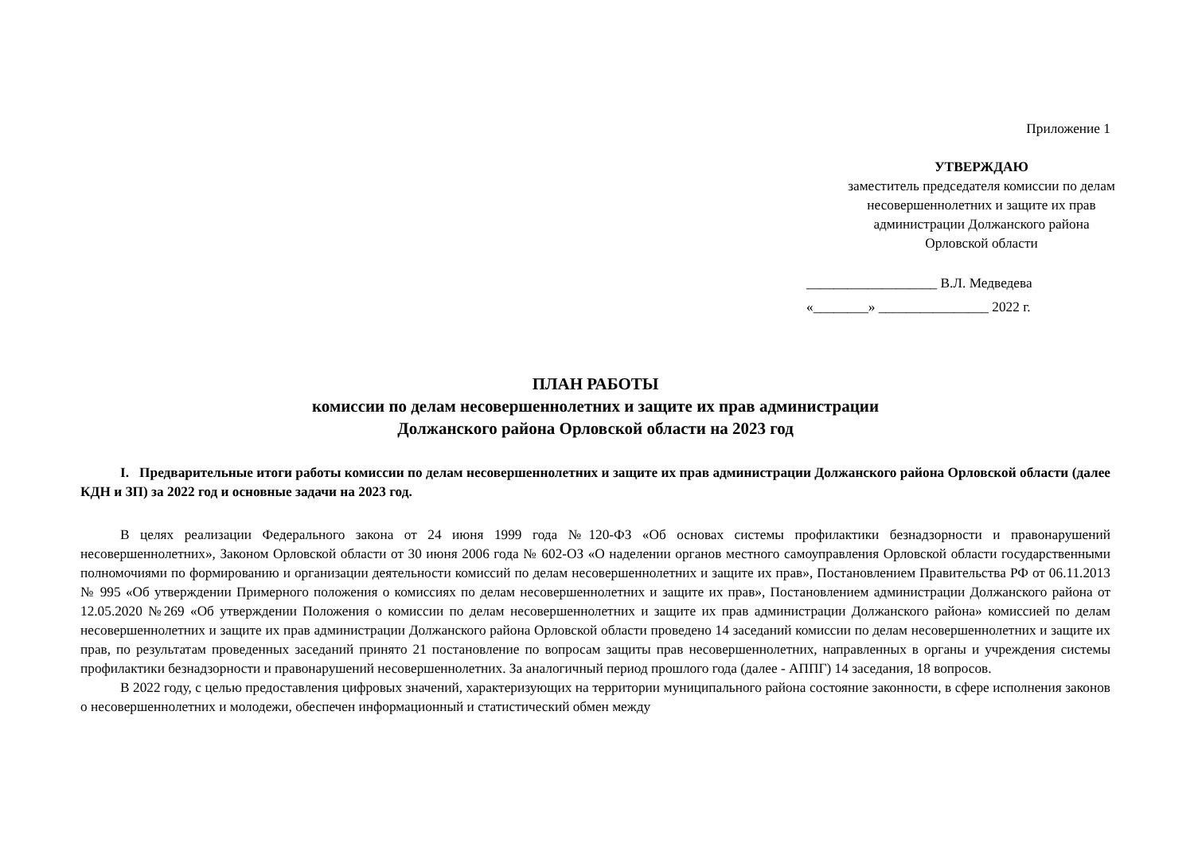Приложение 1
УТВЕРЖДАЮ
заместитель председателя комиссии по делам
несовершеннолетних и защите их прав
администрации Должанского района
Орловской области
___________________ В.Л. Медведева
«________» ________________ 2022 г.
ПЛАН РАБОТЫ
комиссии по делам несовершеннолетних и защите их прав администрации
Должанского района Орловской области на 2023 год
I. Предварительные итоги работы комиссии по делам несовершеннолетних и защите их прав администрации Должанского района Орловской области (далее КДН и ЗП) за 2022 год и основные задачи на 2023 год.
В целях реализации Федерального закона от 24 июня 1999 года №120-ФЗ «Об основах системы профилактики безнадзорности и правонарушений несовершеннолетних», Законом Орловской области от 30 июня 2006 года № 602-ОЗ «О наделении органов местного самоуправления Орловской области государственными полномочиями по формированию и организации деятельности комиссий по делам несовершеннолетних и защите их прав», Постановлением Правительства РФ от 06.11.2013 № 995 «Об утверждении Примерного положения о комиссиях по делам несовершеннолетних и защите их прав», Постановлением администрации Должанского района от 12.05.2020 №269 «Об утверждении Положения о комиссии по делам несовершеннолетних и защите их прав администрации Должанского района» комиссией по делам несовершеннолетних и защите их прав администрации Должанского района Орловской области проведено 14 заседаний комиссии по делам несовершеннолетних и защите их прав, по результатам проведенных заседаний принято 21 постановление по вопросам защиты прав несовершеннолетних, направленных в органы и учреждения системы профилактики безнадзорности и правонарушений несовершеннолетних. За аналогичный период прошлого года (далее - АППГ) 14 заседания, 18 вопросов.
В 2022 году, с целью предоставления цифровых значений, характеризующих на территории муниципального района состояние законности, в сфере исполнения законов о несовершеннолетних и молодежи, обеспечен информационный и статистический обмен между